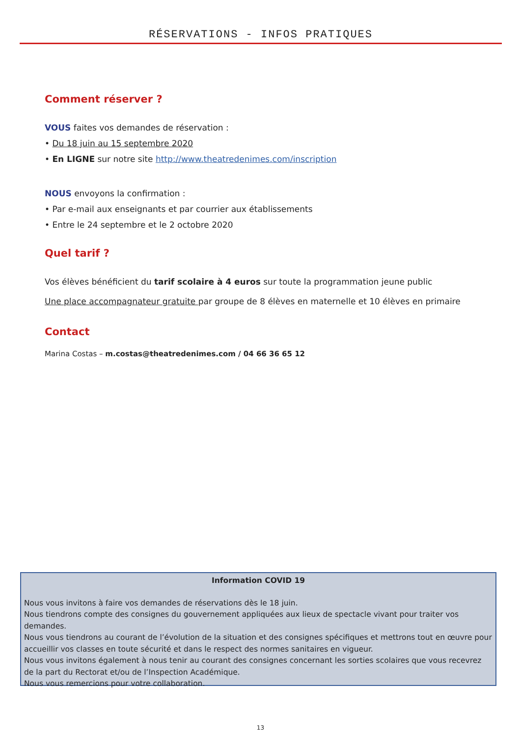RÉSERVATIONS - INFOS PRATIQUES
Comment réserver ?
VOUS faites vos demandes de réservation :
• Du 18 juin au 15 septembre 2020
• En LIGNE sur notre site http://www.theatredenimes.com/inscription
NOUS envoyons la confirmation :
• Par e-mail aux enseignants et par courrier aux établissements
• Entre le 24 septembre et le 2 octobre 2020
Quel tarif ?
Vos élèves bénéficient du tarif scolaire à 4 euros sur toute la programmation jeune public
Une place accompagnateur gratuite par groupe de 8 élèves en maternelle et 10 élèves en primaire
Contact
Marina Costas – m.costas@theatredenimes.com / 04 66 36 65 12
Information COVID 19
Nous vous invitons à faire vos demandes de réservations dès le 18 juin.
Nous tiendrons compte des consignes du gouvernement appliquées aux lieux de spectacle vivant pour traiter vos demandes.
Nous vous tiendrons au courant de l’évolution de la situation et des consignes spécifiques et mettrons tout en œuvre pour accueillir vos classes en toute sécurité et dans le respect des normes sanitaires en vigueur.
Nous vous invitons également à nous tenir au courant des consignes concernant les sorties scolaires que vous recevrez de la part du Rectorat et/ou de l’Inspection Académique.
Nous vous remercions pour votre collaboration.
13